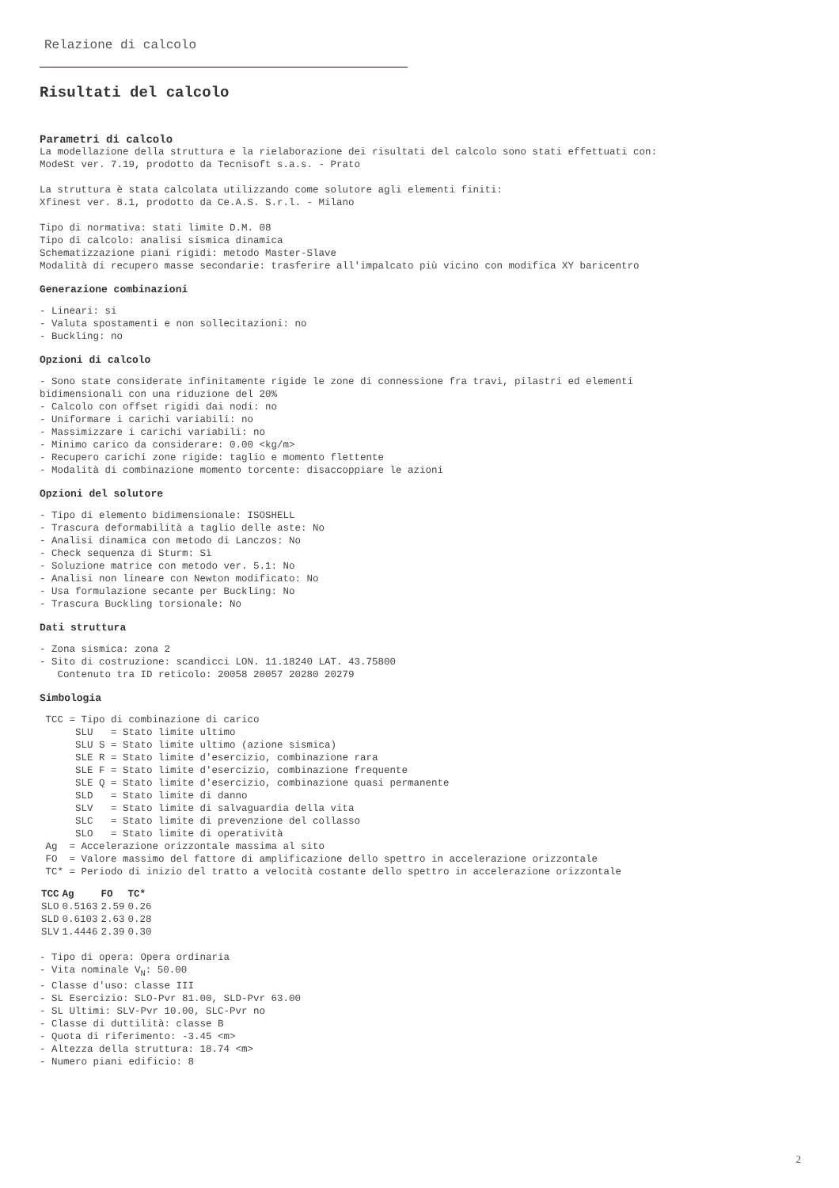Relazione di calcolo
Risultati del calcolo
Parametri di calcolo
La modellazione della struttura e la rielaborazione dei risultati del calcolo sono stati effettuati con: ModeSt ver. 7.19, prodotto da Tecnisoft s.a.s. - Prato
La struttura è stata calcolata utilizzando come solutore agli elementi finiti: Xfinest ver. 8.1, prodotto da Ce.A.S. S.r.l. - Milano
Tipo di normativa: stati limite D.M. 08 Tipo di calcolo: analisi sismica dinamica Schematizzazione piani rigidi: metodo Master-Slave Modalità di recupero masse secondarie: trasferire all'impalcato più vicino con modifica XY baricentro
Generazione combinazioni
- Lineari: si - Valuta spostamenti e non sollecitazioni: no - Buckling: no
Opzioni di calcolo
- Sono state considerate infinitamente rigide le zone di connessione fra travi, pilastri ed elementi bidimensionali con una riduzione del 20% - Calcolo con offset rigidi dai nodi: no - Uniformare i carichi variabili: no - Massimizzare i carichi variabili: no - Minimo carico da considerare: 0.00 <kg/m> - Recupero carichi zone rigide: taglio e momento flettente - Modalità di combinazione momento torcente: disaccoppiare le azioni
Opzioni del solutore
- Tipo di elemento bidimensionale: ISOSHELL - Trascura deformabilità a taglio delle aste: No - Analisi dinamica con metodo di Lanczos: No - Check sequenza di Sturm: Sì - Soluzione matrice con metodo ver. 5.1: No - Analisi non lineare con Newton modificato: No - Usa formulazione secante per Buckling: No - Trascura Buckling torsionale: No
Dati struttura
- Zona sismica: zona 2 - Sito di costruzione: scandicci LON. 11.18240 LAT. 43.75800 Contenuto tra ID reticolo: 20058 20057 20280 20279
Simbologia
TCC = Tipo di combinazione di carico SLU = Stato limite ultimo SLU S = Stato limite ultimo (azione sismica) SLE R = Stato limite d'esercizio, combinazione rara SLE F = Stato limite d'esercizio, combinazione frequente SLE Q = Stato limite d'esercizio, combinazione quasi permanente SLD = Stato limite di danno SLV = Stato limite di salvaguardia della vita SLC = Stato limite di prevenzione del collasso SLO = Stato limite di operatività Ag = Accelerazione orizzontale massima al sito FO = Valore massimo del fattore di amplificazione dello spettro in accelerazione orizzontale TC* = Periodo di inizio del tratto a velocità costante dello spettro in accelerazione orizzontale
| TCC | Ag | FO | TC* |
| --- | --- | --- | --- |
| SLO | 0.5163 | 2.59 | 0.26 |
| SLD | 0.6103 | 2.63 | 0.28 |
| SLV | 1.4446 | 2.39 | 0.30 |
- Tipo di opera: Opera ordinaria - Vita nominale V<sub>N</sub>: 50.00 - Classe d'uso: classe III - SL Esercizio: SLO-Pvr 81.00, SLD-Pvr 63.00 - SL Ultimi: SLV-Pvr 10.00, SLC-Pvr no - Classe di duttilità: classe B - Quota di riferimento: -3.45 <m> - Altezza della struttura: 18.74 <m> - Numero piani edificio: 8
2